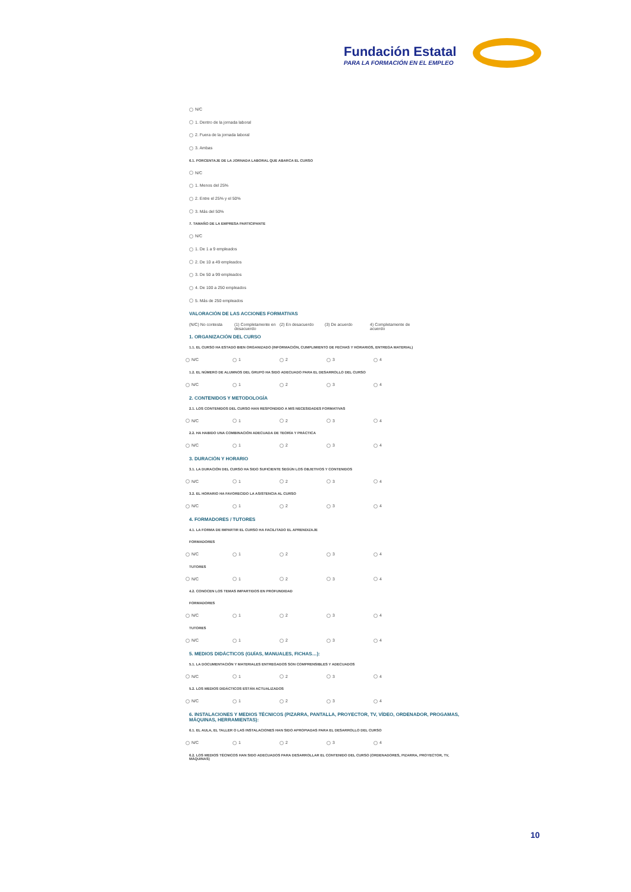Fundación Estatal
PARA LA FORMACIÓN EN EL EMPLEO
N/C
1. Dentro de la jornada laboral
2. Fuera de la jornada laboral
3. Ambas
6.1. PORCENTAJE DE LA JORNADA LABORAL QUE ABARCA EL CURSO
N/C
1. Menos del 25%
2. Entre el 25% y el 50%
3. Más del 50%
7. TAMAÑO DE LA EMPRESA PARTICIPANTE
N/C
1. De 1 a 9 empleados
2. De 10 a 49 empleados
3. De 50 a 99 empleados
4. De 100 a 250 empleados
5. Más de 250 empleados
VALORACIÓN DE LAS ACCIONES FORMATIVAS
(N/C) No contesta (1) Completamente en desacuerdo (2) En desacuerdo (3) De acuerdo 4) Completamente de acuerdo
1. ORGANIZACIÓN DEL CURSO
1.1. EL CURSO HA ESTADO BIEN ORGANIZADO (INFORMACIÓN, CUMPLIMIENTO DE FECHAS Y HORARIOS, ENTREGA MATERIAL)
N/C 1 2 3 4
1.2. EL NÚMERO DE ALUMNOS DEL GRUPO HA SIDO ADECUADO PARA EL DESARROLLO DEL CURSO
N/C 1 2 3 4
2. CONTENIDOS Y METODOLOGÍA
2.1. LOS CONTENIDOS DEL CURSO HAN RESPONDIDO A MIS NECESIDADES FORMATIVAS
N/C 1 2 3 4
2.2. HA HABIDO UNA COMBINACIÓN ADECUADA DE TEORÍA Y PRÁCTICA
N/C 1 2 3 4
3. DURACIÓN Y HORARIO
3.1. LA DURACIÓN DEL CURSO HA SIDO SUFICIENTE SEGÚN LOS OBJETIVOS Y CONTENIDOS
N/C 1 2 3 4
3.2. EL HORARIO HA FAVORECIDO LA ASISTENCIA AL CURSO
N/C 1 2 3 4
4. FORMADORES / TUTORES
4.1. LA FORMA DE IMPARTIR EL CURSO HA FACILITADO EL APRENDIZAJE
FORMADORES
N/C 1 2 3 4
TUTORES
N/C 1 2 3 4
4.2. CONOCEN LOS TEMAS IMPARTIDOS EN PROFUNDIDAD
FORMADORES
N/C 1 2 3 4
TUTORES
N/C 1 2 3 4
5. MEDIOS DIDÁCTICOS (GUÍAS, MANUALES, FICHAS…):
5.1. LA DOCUMENTACIÓN Y MATERIALES ENTREGADOS SON COMPRENSIBLES Y ADECUADOS
N/C 1 2 3 4
5.2. LOS MEDIOS DIDÁCTICOS ESTÁN ACTUALIZADOS
N/C 1 2 3 4
6. INSTALACIONES Y MEDIOS TÉCNICOS (PIZARRA, PANTALLA, PROYECTOR, TV, VÍDEO, ORDENADOR, PROGAMAS, MÁQUINAS, HERRAMIENTAS):
6.1. EL AULA, EL TALLER O LAS INSTALACIONES HAN SIDO APROPIADAS PARA EL DESARROLLO DEL CURSO
N/C 1 2 3 4
6.2. LOS MEDIOS TÉCNICOS HAN SIDO ADECUADOS PARA DESARROLLAR EL CONTENIDO DEL CURSO (ORDENADORES, PIZARRA, PROYECTOR, TV, MÁQUINAS)
10